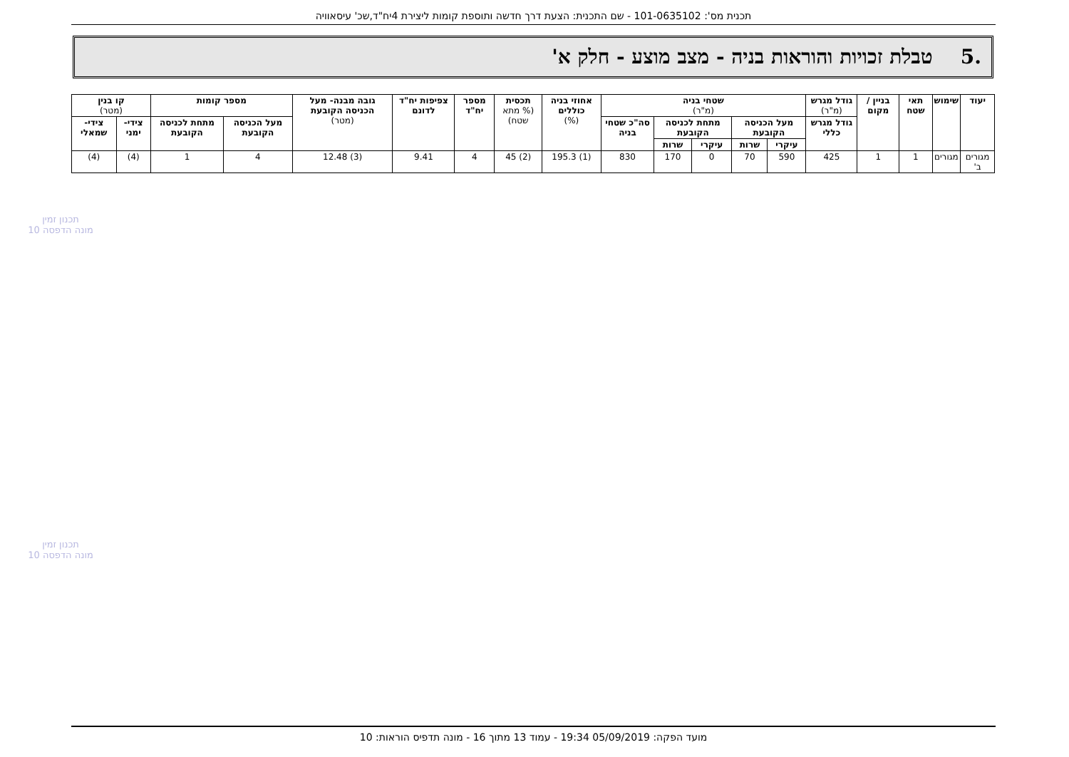תכנית מס': 101-0635102 - שם התכנית: הצעת דרך חדשה ותוספת קומות ליצירת 4יח"ד,שכ' עיסאוויה
.5 טבלת זכויות והוראות בניה - מצב מוצע - חלק א'
| יעוד | שימוש | תאי שטח | בניין / מקום | גודל מגרש (מ"ר) | שטחי בניה (מ"ר) | | | | | אחוזי בניה כוללים (%) | תכסית (% מתא שטח) | מספר יח"ד | צפיפות יח"ד לדונם | גובה מבנה- מעל הכניסה הקובעת (מטר) | מספר קומות | | קו בנין (מטר) | |
| --- | --- | --- | --- | --- | --- | --- | --- | --- | --- | --- | --- | --- | --- | --- | --- | --- | --- | --- |
| | | | | גודל מגרש כללי | מעל הכניסה הקובעת | | מתחת לכניסה הקובעת | | סה"כ שטחי בניה | | | | | | מעל הכניסה הקובעת | מתחת לכניסה הקובעת | צידי- ימני | צידי- שמאלי |
| | | | | | עיקרי | שרות | עיקרי | שרות | | | | | | | | | | |
| מגורים ב' | מגורים | 1 | 1 | 425 | 590 | 70 | 0 | 170 | 830 | (1) 195.3 | (2) 45 | 4 | 9.41 | (3) 12.48 | 4 | 1 | (4) | (4) |
תכנון זמין
מונה הדפסה 10
תכנון זמין
מונה הדפסה 10
מועד הפקה: 05/09/2019 19:34 - עמוד 13 מתוך 16 - מונה תדפיס הוראות: 10